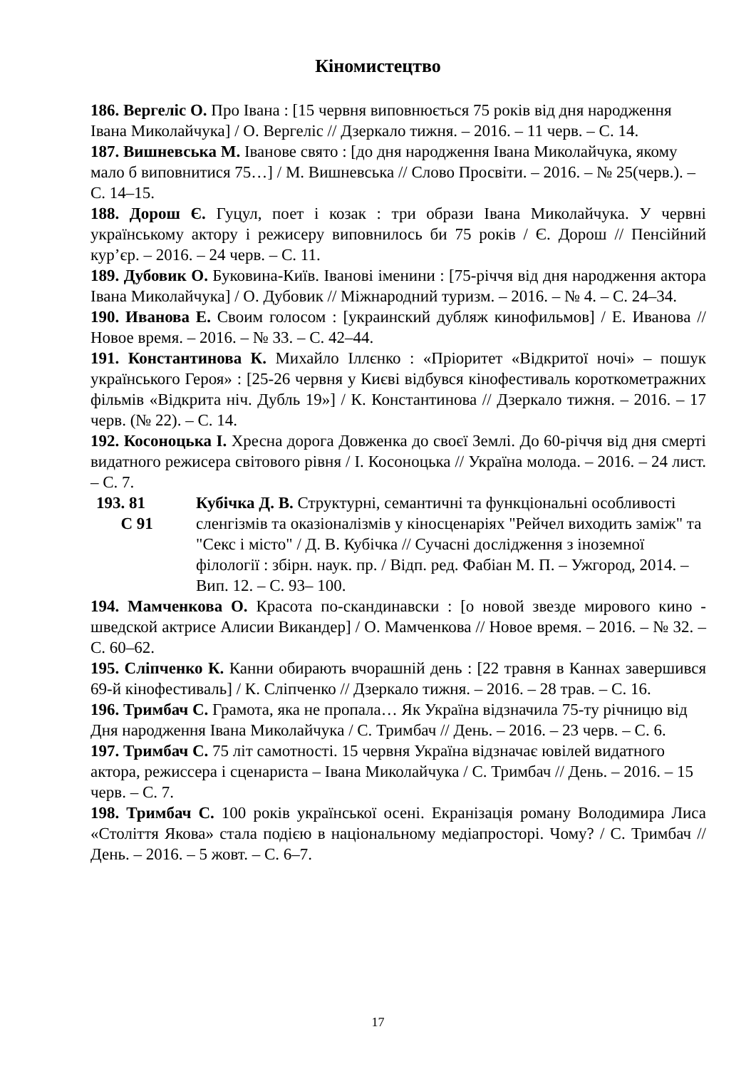Кіномистецтво
186. Вергеліс О. Про Івана : [15 червня виповнюється 75 років від дня народження Івана Миколайчука] / О. Вергеліс // Дзеркало тижня. – 2016. – 11 черв. – С. 14.
187. Вишневська М. Іванове свято : [до дня народження Івана Миколайчука, якому мало б виповнитися 75…] / М. Вишневська // Слово Просвіти. – 2016. – № 25(черв.). – С. 14–15.
188. Дорош Є. Гуцул, поет і козак : три образи Івана Миколайчука. У червні українському актору і режисеру виповнилось би 75 років / Є. Дорош // Пенсійний кур’єр. – 2016. – 24 черв. – С. 11.
189. Дубовик О. Буковина-Київ. Іванові іменини : [75-річчя від дня народження актора Івана Миколайчука] / О. Дубовик // Міжнародний туризм. – 2016. – № 4. – С. 24–34.
190. Иванова Е. Своим голосом : [украинский дубляж кинофильмов] / Е. Иванова // Новое время. – 2016. – № 33. – С. 42–44.
191. Константинова К. Михайло Іллєнко : «Пріоритет «Відкритої ночі» – пошук українського Героя» : [25-26 червня у Києві відбувся кінофестиваль короткометражних фільмів «Відкрита ніч. Дубль 19»] / К. Константинова // Дзеркало тижня. – 2016. – 17 черв. (№ 22). – С. 14.
192. Косоноцька І. Хресна дорога Довженка до своєї Землі. До 60-річчя від дня смерті видатного режисера світового рівня / І. Косоноцька // Україна молода. – 2016. – 24 лист. – С. 7.
193. 81
С 91
Кубічка Д. В. Структурні, семантичні та функціональні особливості сленгізмів та оказіоналізмів у кіносценаріях "Рейчел виходить заміж" та "Секс і місто" / Д. В. Кубічка // Сучасні дослідження з іноземної філології : збірн. наук. пр. / Відп. ред. Фабіан М. П. – Ужгород, 2014. – Вип. 12. – С. 93– 100.
194. Мамченкова О. Красота по-скандинавски : [о новой звезде мирового кино - шведской актрисе Алисии Викандер] / О. Мамченкова // Новое время. – 2016. – № 32. – С. 60–62.
195. Сліпченко К. Канни обирають вчорашній день : [22 травня в Каннах завершився 69-й кінофестиваль] / К. Сліпченко // Дзеркало тижня. – 2016. – 28 трав. – С. 16.
196. Тримбач С. Грамота, яка не пропала… Як Україна відзначила 75-ту річницю від Дня народження Івана Миколайчука / С. Тримбач // День. – 2016. – 23 черв. – С. 6.
197. Тримбач С. 75 літ самотності. 15 червня Україна відзначає ювілей видатного актора, режиссера і сценариста – Івана Миколайчука / С. Тримбач // День. – 2016. – 15 черв. – С. 7.
198. Тримбач С. 100 років української осені. Екранізація роману Володимира Лиса «Століття Якова» стала подією в національному медіапросторі. Чому? / С. Тримбач // День. – 2016. – 5 жовт. – С. 6–7.
17